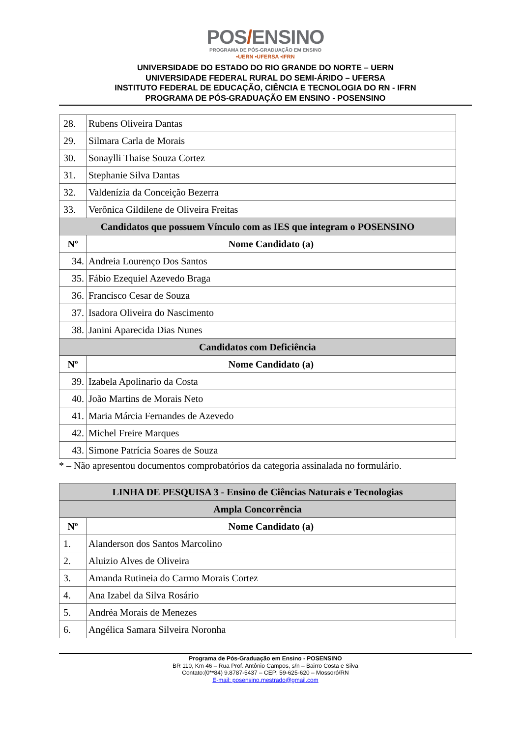POS/ENSINO
PROGRAMA DE PÓS-GRADUAÇÃO EM ENSINO
•UERN •UFERSA •IFRN
UNIVERSIDADE DO ESTADO DO RIO GRANDE DO NORTE – UERN
UNIVERSIDADE FEDERAL RURAL DO SEMI-ÁRIDO – UFERSA
INSTITUTO FEDERAL DE EDUCAÇÃO, CIÊNCIA E TECNOLOGIA DO RN - IFRN
PROGRAMA DE PÓS-GRADUAÇÃO EM ENSINO - POSENSINO
| 28. | Rubens Oliveira Dantas |
| 29. | Silmara Carla de Morais |
| 30. | Sonaylli Thaise Souza Cortez |
| 31. | Stephanie Silva Dantas |
| 32. | Valdenízia da Conceição Bezerra |
| 33. | Verônica Gildilene de Oliveira Freitas |
| Candidatos que possuem Vínculo com as IES que integram o POSENSINO | |
| Nº | Nome Candidato (a) |
| 34. | Andreia Lourenço Dos Santos |
| 35. | Fábio Ezequiel Azevedo Braga |
| 36. | Francisco Cesar de Souza |
| 37. | Isadora Oliveira do Nascimento |
| 38. | Janini Aparecida Dias Nunes |
| Candidatos com Deficiência | |
| Nº | Nome Candidato (a) |
| 39. | Izabela Apolinario da Costa |
| 40. | João Martins de Morais Neto |
| 41. | Maria Márcia Fernandes de Azevedo |
| 42. | Michel Freire Marques |
| 43. | Simone Patrícia Soares de Souza |
* – Não apresentou documentos comprobatórios da categoria assinalada no formulário.
| LINHA DE PESQUISA 3 - Ensino de Ciências Naturais e Tecnologias | |
| --- | --- |
| Ampla Concorrência | |
| Nº | Nome Candidato (a) |
| 1. | Alanderson dos Santos Marcolino |
| 2. | Aluizio Alves de Oliveira |
| 3. | Amanda Rutineia do Carmo Morais Cortez |
| 4. | Ana Izabel da Silva Rosário |
| 5. | Andréa Morais de Menezes |
| 6. | Angélica Samara Silveira Noronha |
Programa de Pós-Graduação em Ensino - POSENSINO
BR 110, Km 46 – Rua Prof. Antônio Campos, s/n – Bairro Costa e Silva
Contato:(0**84) 9.8787-5437 – CEP: 59-625-620 – Mossoró/RN
E-mail: posensino.mestrado@gmail.com